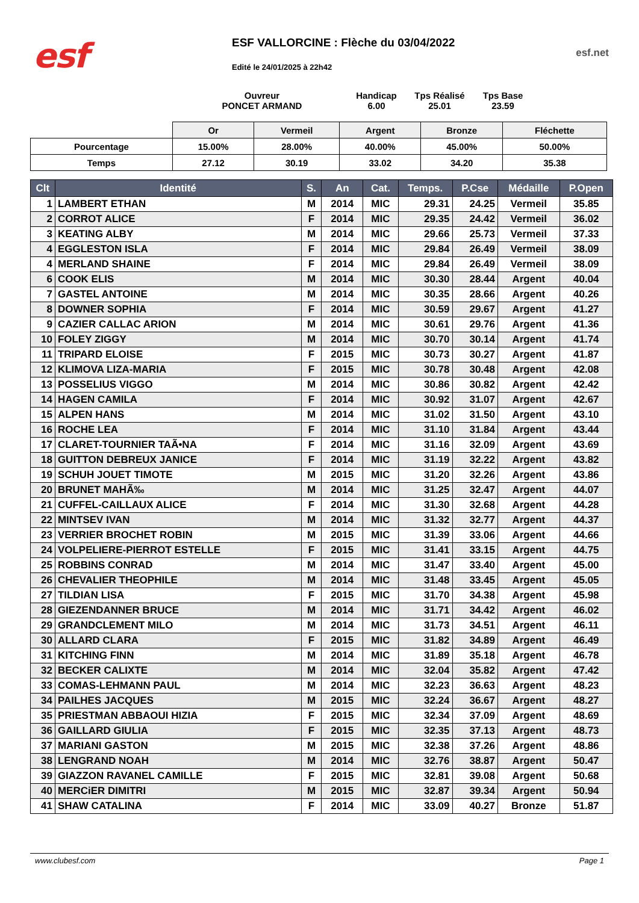esf
ESF VALLORCINE : Flèche du 03/04/2022
Edité le 24/01/2025 à 22h42
esf.net
Ouvreur
PONCET ARMAND
Handicap
6.00
Tps Réalisé
25.01
Tps Base
23.59
| | Or | Vermeil | Argent | Bronze | Fléchette |
| Pourcentage | 15.00% | 28.00% | 40.00% | 45.00% | 50.00% |
| Temps | 27.12 | 30.19 | 33.02 | 34.20 | 35.38 |
| Clt | Identité | S. | An | Cat. | Temps. | P.Cse | Médaille | P.Open |
| --- | --- | --- | --- | --- | --- | --- | --- | --- |
| 1 | LAMBERT ETHAN | M | 2014 | MIC | 29.31 | 24.25 | Vermeil | 35.85 |
| 2 | CORROT ALICE | F | 2014 | MIC | 29.35 | 24.42 | Vermeil | 36.02 |
| 3 | KEATING ALBY | M | 2014 | MIC | 29.66 | 25.73 | Vermeil | 37.33 |
| 4 | EGGLESTON ISLA | F | 2014 | MIC | 29.84 | 26.49 | Vermeil | 38.09 |
| 4 | MERLAND SHAINE | F | 2014 | MIC | 29.84 | 26.49 | Vermeil | 38.09 |
| 6 | COOK ELIS | M | 2014 | MIC | 30.30 | 28.44 | Argent | 40.04 |
| 7 | GASTEL ANTOINE | M | 2014 | MIC | 30.35 | 28.66 | Argent | 40.26 |
| 8 | DOWNER SOPHIA | F | 2014 | MIC | 30.59 | 29.67 | Argent | 41.27 |
| 9 | CAZIER CALLAC ARION | M | 2014 | MIC | 30.61 | 29.76 | Argent | 41.36 |
| 10 | FOLEY ZIGGY | M | 2014 | MIC | 30.70 | 30.14 | Argent | 41.74 |
| 11 | TRIPARD ELOISE | F | 2015 | MIC | 30.73 | 30.27 | Argent | 41.87 |
| 12 | KLIMOVA LIZA-MARIA | F | 2015 | MIC | 30.78 | 30.48 | Argent | 42.08 |
| 13 | POSSELIUS VIGGO | M | 2014 | MIC | 30.86 | 30.82 | Argent | 42.42 |
| 14 | HAGEN CAMILA | F | 2014 | MIC | 30.92 | 31.07 | Argent | 42.67 |
| 15 | ALPEN HANS | M | 2014 | MIC | 31.02 | 31.50 | Argent | 43.10 |
| 16 | ROCHE LEA | F | 2014 | MIC | 31.10 | 31.84 | Argent | 43.44 |
| 17 | CLARET-TOURNIER TAÃ•NA | F | 2014 | MIC | 31.16 | 32.09 | Argent | 43.69 |
| 18 | GUITTON DEBREUX JANICE | F | 2014 | MIC | 31.19 | 32.22 | Argent | 43.82 |
| 19 | SCHUH JOUET TIMOTE | M | 2015 | MIC | 31.20 | 32.26 | Argent | 43.86 |
| 20 | BRUNET MAHÃ‰ | M | 2014 | MIC | 31.25 | 32.47 | Argent | 44.07 |
| 21 | CUFFEL-CAILLAUX ALICE | F | 2014 | MIC | 31.30 | 32.68 | Argent | 44.28 |
| 22 | MINTSEV IVAN | M | 2014 | MIC | 31.32 | 32.77 | Argent | 44.37 |
| 23 | VERRIER BROCHET ROBIN | M | 2015 | MIC | 31.39 | 33.06 | Argent | 44.66 |
| 24 | VOLPELIERE-PIERROT ESTELLE | F | 2015 | MIC | 31.41 | 33.15 | Argent | 44.75 |
| 25 | ROBBINS CONRAD | M | 2014 | MIC | 31.47 | 33.40 | Argent | 45.00 |
| 26 | CHEVALIER THEOPHILE | M | 2014 | MIC | 31.48 | 33.45 | Argent | 45.05 |
| 27 | TILDIAN LISA | F | 2015 | MIC | 31.70 | 34.38 | Argent | 45.98 |
| 28 | GIEZENDANNER BRUCE | M | 2014 | MIC | 31.71 | 34.42 | Argent | 46.02 |
| 29 | GRANDCLEMENT MILO | M | 2014 | MIC | 31.73 | 34.51 | Argent | 46.11 |
| 30 | ALLARD CLARA | F | 2015 | MIC | 31.82 | 34.89 | Argent | 46.49 |
| 31 | KITCHING FINN | M | 2014 | MIC | 31.89 | 35.18 | Argent | 46.78 |
| 32 | BECKER CALIXTE | M | 2014 | MIC | 32.04 | 35.82 | Argent | 47.42 |
| 33 | COMAS-LEHMANN PAUL | M | 2014 | MIC | 32.23 | 36.63 | Argent | 48.23 |
| 34 | PAILHES JACQUES | M | 2015 | MIC | 32.24 | 36.67 | Argent | 48.27 |
| 35 | PRIESTMAN ABBAOUI HIZIA | F | 2015 | MIC | 32.34 | 37.09 | Argent | 48.69 |
| 36 | GAILLARD GIULIA | F | 2015 | MIC | 32.35 | 37.13 | Argent | 48.73 |
| 37 | MARIANI GASTON | M | 2015 | MIC | 32.38 | 37.26 | Argent | 48.86 |
| 38 | LENGRAND NOAH | M | 2014 | MIC | 32.76 | 38.87 | Argent | 50.47 |
| 39 | GIAZZON RAVANEL CAMILLE | F | 2015 | MIC | 32.81 | 39.08 | Argent | 50.68 |
| 40 | MERCiER DIMITRI | M | 2015 | MIC | 32.87 | 39.34 | Argent | 50.94 |
| 41 | SHAW CATALINA | F | 2014 | MIC | 33.09 | 40.27 | Bronze | 51.87 |
www.clubesf.com Page 1